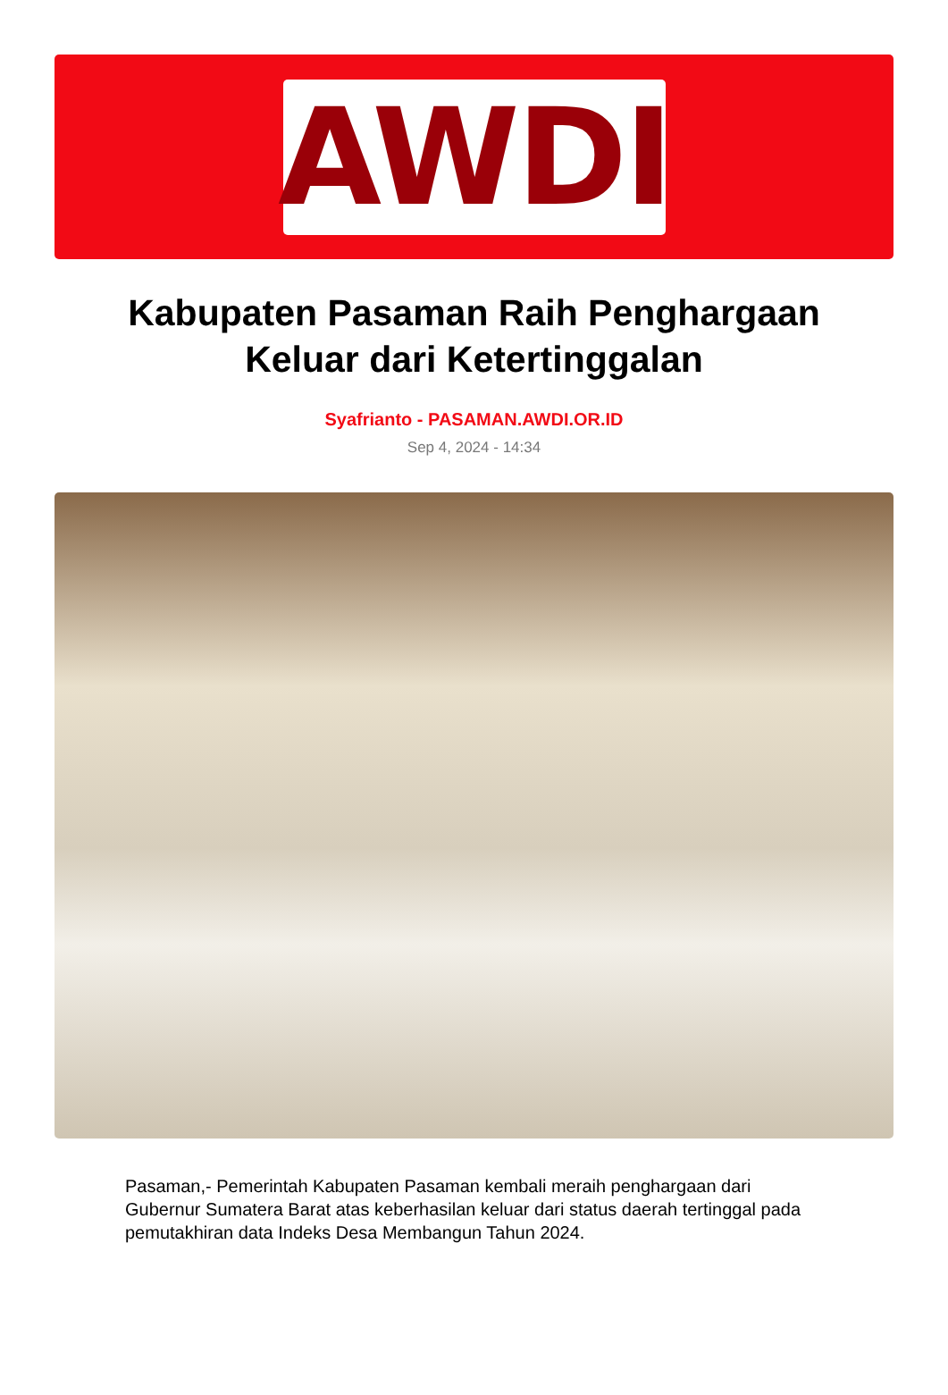AWDI
Kabupaten Pasaman Raih Penghargaan Keluar dari Ketertinggalan
Syafrianto - PASAMAN.AWDI.OR.ID
Sep 4, 2024 - 14:34
Pasaman,- Pemerintah Kabupaten Pasaman kembali meraih penghargaan dari Gubernur Sumatera Barat atas keberhasilan keluar dari status daerah tertinggal pada pemutakhiran data Indeks Desa Membangun Tahun 2024.